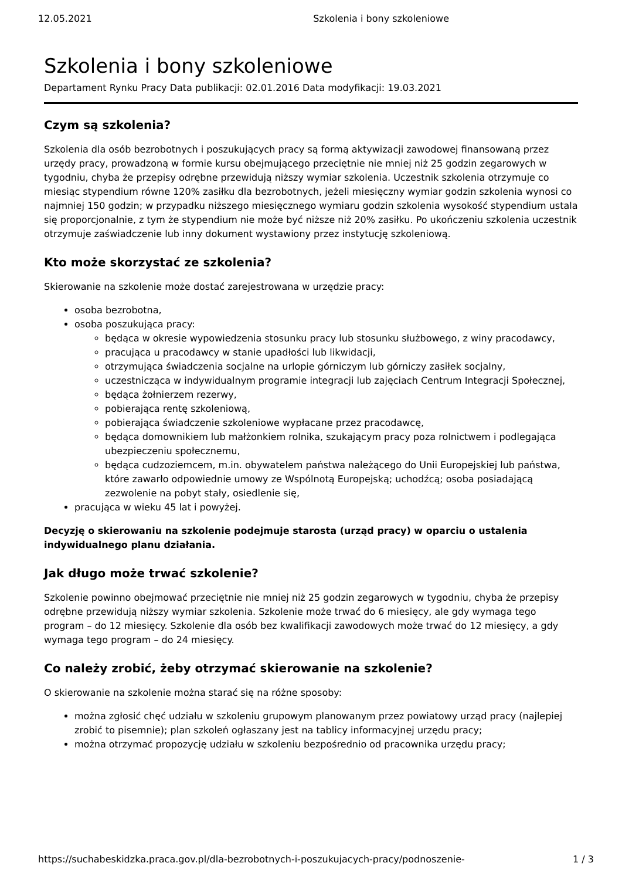12.05.2021 Szkolenia i bony szkoleniowe
Szkolenia i bony szkoleniowe
Departament Rynku Pracy Data publikacji: 02.01.2016 Data modyfikacji: 19.03.2021
Czym są szkolenia?
Szkolenia dla osób bezrobotnych i poszukujących pracy są formą aktywizacji zawodowej finansowaną przez urzędy pracy, prowadzoną w formie kursu obejmującego przeciętnie nie mniej niż 25 godzin zegarowych w tygodniu, chyba że przepisy odrębne przewidują niższy wymiar szkolenia. Uczestnik szkolenia otrzymuje co miesiąc stypendium równe 120% zasiłku dla bezrobotnych, jeżeli miesięczny wymiar godzin szkolenia wynosi co najmniej 150 godzin; w przypadku niższego miesięcznego wymiaru godzin szkolenia wysokość stypendium ustala się proporcjonalnie, z tym że stypendium nie może być niższe niż 20% zasiłku. Po ukończeniu szkolenia uczestnik otrzymuje zaświadczenie lub inny dokument wystawiony przez instytucję szkoleniową.
Kto może skorzystać ze szkolenia?
Skierowanie na szkolenie może dostać zarejestrowana w urzędzie pracy:
osoba bezrobotna,
osoba poszukująca pracy:
będąca w okresie wypowiedzenia stosunku pracy lub stosunku służbowego, z winy pracodawcy,
pracująca u pracodawcy w stanie upadłości lub likwidacji,
otrzymująca świadczenia socjalne na urlopie górniczym lub górniczy zasiłek socjalny,
uczestnicząca w indywidualnym programie integracji lub zajęciach Centrum Integracji Społecznej,
będąca żołnierzem rezerwy,
pobierająca rentę szkoleniową,
pobierająca świadczenie szkoleniowe wypłacane przez pracodawcę,
będąca domownikiem lub małżonkiem rolnika, szukającym pracy poza rolnictwem i podlegająca ubezpieczeniu społecznemu,
będąca cudzoziemcem, m.in. obywatelem państwa należącego do Unii Europejskiej lub państwa, które zawarło odpowiednie umowy ze Wspólnotą Europejską; uchodźcą; osoba posiadającą zezwolenie na pobyt stały, osiedlenie się,
pracująca w wieku 45 lat i powyżej.
Decyzję o skierowaniu na szkolenie podejmuje starosta (urząd pracy) w oparciu o ustalenia indywidualnego planu działania.
Jak długo może trwać szkolenie?
Szkolenie powinno obejmować przeciętnie nie mniej niż 25 godzin zegarowych w tygodniu, chyba że przepisy odrębne przewidują niższy wymiar szkolenia. Szkolenie może trwać do 6 miesięcy, ale gdy wymaga tego program – do 12 miesięcy. Szkolenie dla osób bez kwalifikacji zawodowych może trwać do 12 miesięcy, a gdy wymaga tego program – do 24 miesięcy.
Co należy zrobić, żeby otrzymać skierowanie na szkolenie?
O skierowanie na szkolenie można starać się na różne sposoby:
można zgłosić chęć udziału w szkoleniu grupowym planowanym przez powiatowy urząd pracy (najlepiej zrobić to pisemnie); plan szkoleń ogłaszany jest na tablicy informacyjnej urzędu pracy;
można otrzymać propozycję udziału w szkoleniu bezpośrednio od pracownika urzędu pracy;
https://suchabeskidzka.praca.gov.pl/dla-bezrobotnych-i-poszukujacych-pracy/podnoszenie- 1 / 3